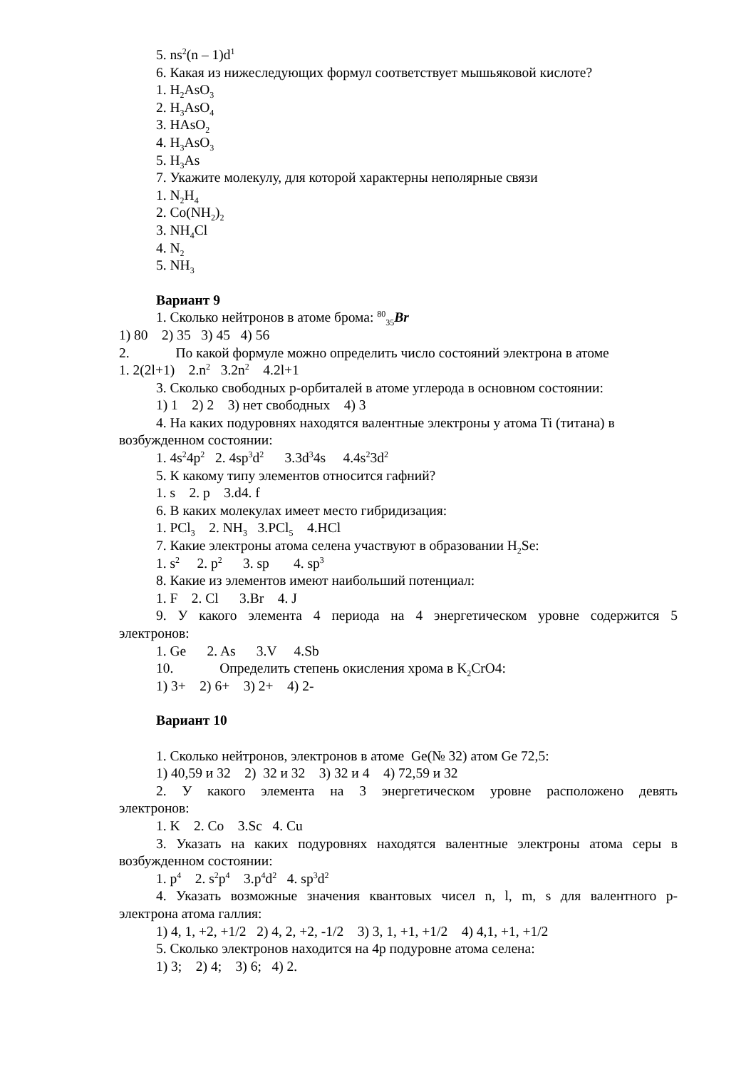5. ns<sup>2</sup>(n – 1)d<sup>1</sup>
6. Какая из нижеследующих формул соответствует мышьяковой кислоте?
1. H<sub>2</sub>AsO<sub>3</sub>
2. H<sub>3</sub>AsO<sub>4</sub>
3. HAsO<sub>2</sub>
4. H<sub>3</sub>AsO<sub>3</sub>
5. H<sub>3</sub>As
7. Укажите молекулу, для которой характерны неполярные связи
1. N<sub>2</sub>H<sub>4</sub>
2. Co(NH<sub>2</sub>)<sub>2</sub>
3. NH<sub>4</sub>Cl
4. N<sub>2</sub>
5. NH<sub>3</sub>
Вариант 9
1. Сколько нейтронов в атоме брома: <sup>80</sup><sub>35</sub>Br
1) 80 2) 35 3) 45 4) 56
2. По какой формуле можно определить число состояний электрона в атоме
1. 2(2l+1) 2.n<sup>2</sup> 3.2n<sup>2</sup> 4.2l+1
3. Сколько свободных р-орбиталей в атоме углерода в основном состоянии:
1) 1 2) 2 3) нет свободных 4) 3
4. На каких подуровнях находятся валентные электроны у атома Ti (титана) в
возбужденном состоянии:
1. 4s<sup>2</sup>4p<sup>2</sup> 2. 4sp<sup>3</sup>d<sup>2</sup> 3.3d<sup>3</sup>4s 4.4s<sup>2</sup>3d<sup>2</sup>
5. К какому типу элементов относится гафний?
1. s 2. p 3.d4. f
6. В каких молекулах имеет место гибридизация:
1. PCl<sub>3</sub> 2. NH<sub>3</sub> 3.PCl<sub>5</sub> 4.HCl
7. Какие электроны атома селена участвуют в образовании H<sub>2</sub>Se:
1. s<sup>2</sup> 2. p<sup>2</sup> 3. sp 4. sp<sup>3</sup>
8. Какие из элементов имеют наибольший потенциал:
1. F 2. Cl 3.Br 4. J
9. У какого элемента 4 периода на 4 энергетическом уровне содержится 5
электронов:
1. Ge 2. As 3.V 4.Sb
10. Определить степень окисления хрома в K<sub>2</sub>CrO4:
1) 3+ 2) 6+ 3) 2+ 4) 2-
Вариант 10
1. Сколько нейтронов, электронов в атоме Ge(№ 32) атом Ge 72,5:
1) 40,59 и 32 2) 32 и 32 3) 32 и 4 4) 72,59 и 32
2. У какого элемента на 3 энергетическом уровне расположено девять
электронов:
1. K 2. Co 3.Sc 4. Cu
3. Указать на каких подуровнях находятся валентные электроны атома серы в
возбужденном состоянии:
1. p<sup>4</sup> 2. s<sup>2</sup>p<sup>4</sup> 3.p<sup>4</sup>d<sup>2</sup> 4. sp<sup>3</sup>d<sup>2</sup>
4. Указать возможные значения квантовых чисел n, l, m, s для валентного р-
электрона атома галлия:
1) 4, 1, +2, +1/2 2) 4, 2, +2, -1/2 3) 3, 1, +1, +1/2 4) 4,1, +1, +1/2
5. Сколько электронов находится на 4р подуровне атома селена:
1) 3; 2) 4; 3) 6; 4) 2.